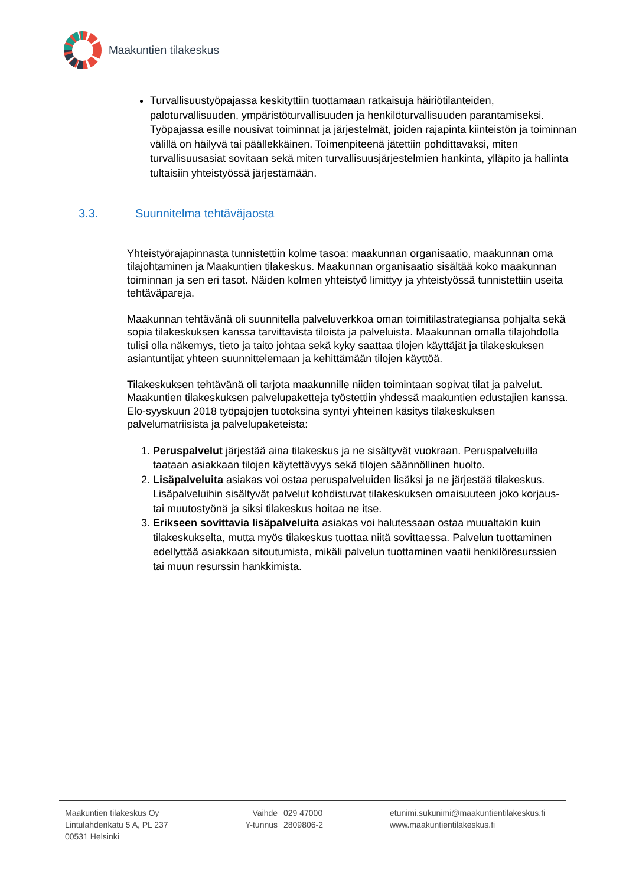Maakuntien tilakeskus
Turvallisuustyöpajassa keskityttiin tuottamaan ratkaisuja häiriötilanteiden, paloturvallisuuden, ympäristöturvallisuuden ja henkilöturvallisuuden parantamiseksi. Työpajassa esille nousivat toiminnat ja järjestelmät, joiden rajapinta kiinteistön ja toiminnan välillä on häilyvä tai päällekkäinen. Toimenpiteenä jätettiin pohdittavaksi, miten turvallisuusasiat sovitaan sekä miten turvallisuusjärjestelmien hankinta, ylläpito ja hallinta tultaisiin yhteistyössä järjestämään.
3.3. Suunnitelma tehtäväjaosta
Yhteistyörajapinnasta tunnistettiin kolme tasoa: maakunnan organisaatio, maakunnan oma tilajohtaminen ja Maakuntien tilakeskus. Maakunnan organisaatio sisältää koko maakunnan toiminnan ja sen eri tasot. Näiden kolmen yhteistyö limittyy ja yhteistyössä tunnistettiin useita tehtäväpareja.
Maakunnan tehtävänä oli suunnitella palveluverkkoa oman toimitilastrategiansa pohjalta sekä sopia tilakeskuksen kanssa tarvittavista tiloista ja palveluista. Maakunnan omalla tilajohdolla tulisi olla näkemys, tieto ja taito johtaa sekä kyky saattaa tilojen käyttäjät ja tilakeskuksen asiantuntijat yhteen suunnittelemaan ja kehittämään tilojen käyttöä.
Tilakeskuksen tehtävänä oli tarjota maakunnille niiden toimintaan sopivat tilat ja palvelut. Maakuntien tilakeskuksen palvelupaketteja työstettiin yhdessä maakuntien edustajien kanssa. Elo-syyskuun 2018 työpajojen tuotoksina syntyi yhteinen käsitys tilakeskuksen palvelumatriisista ja palvelupaketeista:
1. Peruspalvelut järjestää aina tilakeskus ja ne sisältyvät vuokraan. Peruspalveluilla taataan asiakkaan tilojen käytettävyys sekä tilojen säännöllinen huolto.
2. Lisäpalveluita asiakas voi ostaa peruspalveluiden lisäksi ja ne järjestää tilakeskus. Lisäpalveluihin sisältyvät palvelut kohdistuvat tilakeskuksen omaisuuteen joko korjaus- tai muutostyönä ja siksi tilakeskus hoitaa ne itse.
3. Erikseen sovittavia lisäpalveluita asiakas voi halutessaan ostaa muualtakin kuin tilakeskukselta, mutta myös tilakeskus tuottaa niitä sovittaessa. Palvelun tuottaminen edellyttää asiakkaan sitoutumista, mikäli palvelun tuottaminen vaatii henkilöresurssien tai muun resurssin hankkimista.
Maakuntien tilakeskus Oy
Lintulahdenkatu 5 A, PL 237
00531 Helsinki
Vaihde
Y-tunnus
029 47000
2809806-2
etunimi.sukunimi@maakuntientilakeskus.fi
www.maakuntientilakeskus.fi